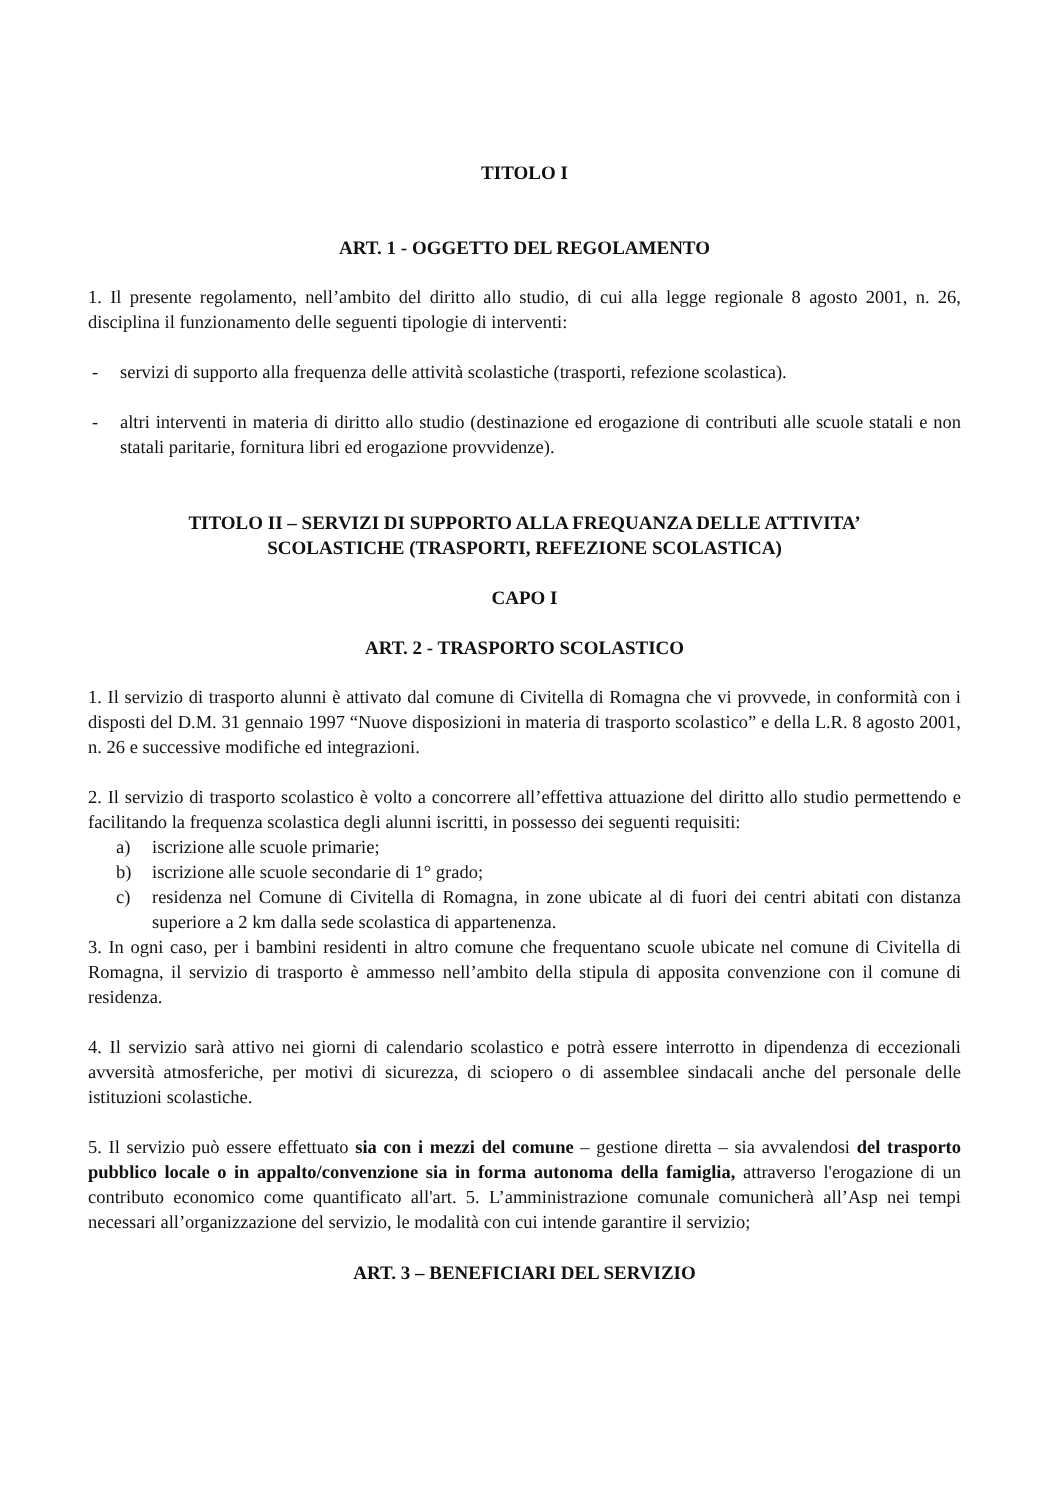TITOLO I
ART. 1 - OGGETTO DEL REGOLAMENTO
1. Il presente regolamento, nell’ambito del diritto allo studio, di cui alla legge regionale 8 agosto 2001, n. 26, disciplina il funzionamento delle seguenti tipologie di interventi:
- servizi di supporto alla frequenza delle attività scolastiche (trasporti, refezione scolastica).
- altri interventi in materia di diritto allo studio (destinazione ed erogazione di contributi alle scuole statali e non statali paritarie, fornitura libri ed erogazione provvidenze).
TITOLO II – SERVIZI DI SUPPORTO ALLA FREQUANZA DELLE ATTIVITA’
SCOLASTICHE (TRASPORTI, REFEZIONE SCOLASTICA)
CAPO I
ART. 2 - TRASPORTO SCOLASTICO
1. Il servizio di trasporto alunni è attivato dal comune di Civitella di Romagna che vi provvede, in conformità con i disposti del D.M. 31 gennaio 1997 “Nuove disposizioni in materia di trasporto scolastico” e della L.R. 8 agosto 2001, n. 26 e successive modifiche ed integrazioni.
2. Il servizio di trasporto scolastico è volto a concorrere all’effettiva attuazione del diritto allo studio permettendo e facilitando la frequenza scolastica degli alunni iscritti, in possesso dei seguenti requisiti:
a) iscrizione alle scuole primarie;
b) iscrizione alle scuole secondarie di 1° grado;
c) residenza nel Comune di Civitella di Romagna, in zone ubicate al di fuori dei centri abitati con distanza superiore a 2 km dalla sede scolastica di appartenenza.
3. In ogni caso, per i bambini residenti in altro comune che frequentano scuole ubicate nel comune di Civitella di Romagna, il servizio di trasporto è ammesso nell’ambito della stipula di apposita convenzione con il comune di residenza.
4. Il servizio sarà attivo nei giorni di calendario scolastico e potrà essere interrotto in dipendenza di eccezionali avversità atmosferiche, per motivi di sicurezza, di sciopero o di assemblee sindacali anche del personale delle istituzioni scolastiche.
5. Il servizio può essere effettuato sia con i mezzi del comune – gestione diretta – sia avvalendosi del trasporto pubblico locale o in appalto/convenzione sia in forma autonoma della famiglia, attraverso l'erogazione di un contributo economico come quantificato all'art. 5. L’amministrazione comunale comunicherà all’Asp nei tempi necessari all’organizzazione del servizio, le modalità con cui intende garantire il servizio;
ART. 3 – BENEFICIARI DEL SERVIZIO